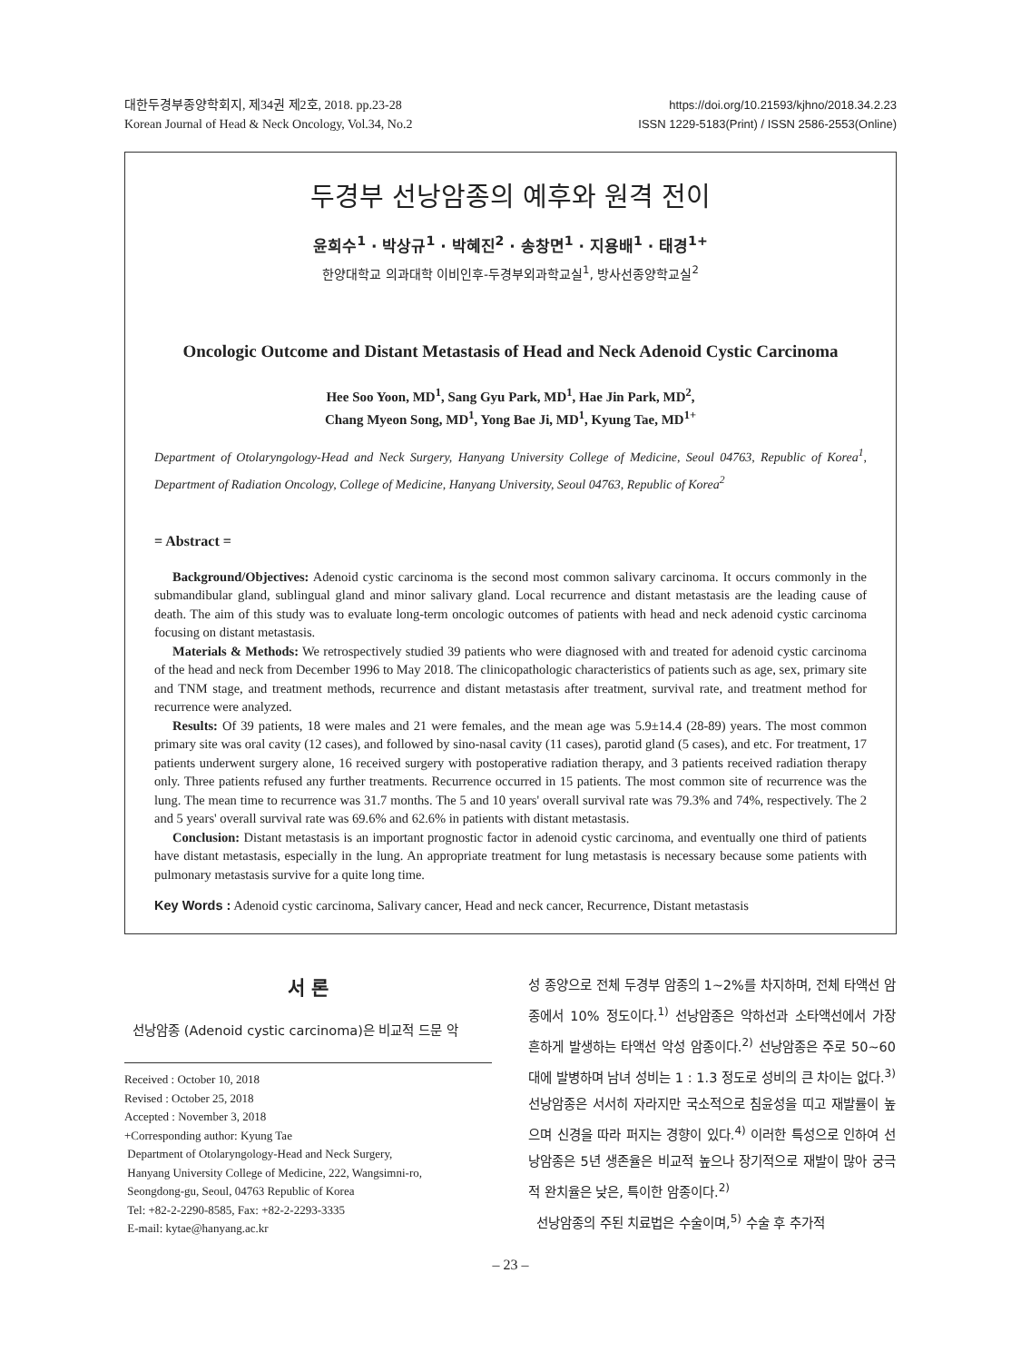대한두경부종양학회지, 제34권 제2호, 2018. pp.23-28
Korean Journal of Head & Neck Oncology, Vol.34, No.2
https://doi.org/10.21593/kjhno/2018.34.2.23
ISSN 1229-5183(Print) / ISSN 2586-2553(Online)
두경부 선낭암종의 예후와 원격 전이
윤희수<sup>1</sup> · 박상규<sup>1</sup> · 박혜진<sup>2</sup> · 송창면<sup>1</sup> · 지용배<sup>1</sup> · 태경<sup>1+</sup>
한양대학교 의과대학 이비인후-두경부외과학교실<sup>1</sup>, 방사선종양학교실<sup>2</sup>
Oncologic Outcome and Distant Metastasis of Head and Neck Adenoid Cystic Carcinoma
Hee Soo Yoon, MD<sup>1</sup>, Sang Gyu Park, MD<sup>1</sup>, Hae Jin Park, MD<sup>2</sup>,
Chang Myeon Song, MD<sup>1</sup>, Yong Bae Ji, MD<sup>1</sup>, Kyung Tae, MD<sup>1+</sup>
Department of Otolaryngology-Head and Neck Surgery, Hanyang University College of Medicine, Seoul 04763, Republic of Korea<sup>1</sup>, Department of Radiation Oncology, College of Medicine, Hanyang University, Seoul 04763, Republic of Korea<sup>2</sup>
= Abstract =
Background/Objectives: Adenoid cystic carcinoma is the second most common salivary carcinoma. It occurs commonly in the submandibular gland, sublingual gland and minor salivary gland. Local recurrence and distant metastasis are the leading cause of death. The aim of this study was to evaluate long-term oncologic outcomes of patients with head and neck adenoid cystic carcinoma focusing on distant metastasis.
Materials & Methods: We retrospectively studied 39 patients who were diagnosed with and treated for adenoid cystic carcinoma of the head and neck from December 1996 to May 2018. The clinicopathologic characteristics of patients such as age, sex, primary site and TNM stage, and treatment methods, recurrence and distant metastasis after treatment, survival rate, and treatment method for recurrence were analyzed.
Results: Of 39 patients, 18 were males and 21 were females, and the mean age was 5.9±14.4 (28-89) years. The most common primary site was oral cavity (12 cases), and followed by sino-nasal cavity (11 cases), parotid gland (5 cases), and etc. For treatment, 17 patients underwent surgery alone, 16 received surgery with postoperative radiation therapy, and 3 patients received radiation therapy only. Three patients refused any further treatments. Recurrence occurred in 15 patients. The most common site of recurrence was the lung. The mean time to recurrence was 31.7 months. The 5 and 10 years' overall survival rate was 79.3% and 74%, respectively. The 2 and 5 years' overall survival rate was 69.6% and 62.6% in patients with distant metastasis.
Conclusion: Distant metastasis is an important prognostic factor in adenoid cystic carcinoma, and eventually one third of patients have distant metastasis, especially in the lung. An appropriate treatment for lung metastasis is necessary because some patients with pulmonary metastasis survive for a quite long time.
Key Words : Adenoid cystic carcinoma, Salivary cancer, Head and neck cancer, Recurrence, Distant metastasis
서 론
선낭암종 (Adenoid cystic carcinoma)은 비교적 드문 악
Received : October 10, 2018
Revised : October 25, 2018
Accepted : November 3, 2018
+Corresponding author: Kyung Tae
Department of Otolaryngology-Head and Neck Surgery,
Hanyang University College of Medicine, 222, Wangsimni-ro,
Seongdong-gu, Seoul, 04763 Republic of Korea
Tel: +82-2-2290-8585, Fax: +82-2-2293-3335
E-mail: kytae@hanyang.ac.kr
성 종양으로 전체 두경부 암종의 1~2%를 차지하며, 전체 타액선 암종에서 10% 정도이다.<sup>1)</sup> 선낭암종은 악하선과 소타액선에서 가장 흔하게 발생하는 타액선 악성 암종이다.<sup>2)</sup> 선낭암종은 주로 50~60대에 발병하며 남녀 성비는 1 : 1.3 정도로 성비의 큰 차이는 없다.<sup>3)</sup> 선낭암종은 서서히 자라지만 국소적으로 침윤성을 띠고 재발률이 높으며 신경을 따라 퍼지는 경향이 있다.<sup>4)</sup> 이러한 특성으로 인하여 선낭암종은 5년 생존율은 비교적 높으나 장기적으로 재발이 많아 궁극적 완치율은 낮은, 특이한 암종이다.<sup>2)</sup>
선낭암종의 주된 치료법은 수술이며,<sup>5)</sup> 수술 후 추가적
– 23 –